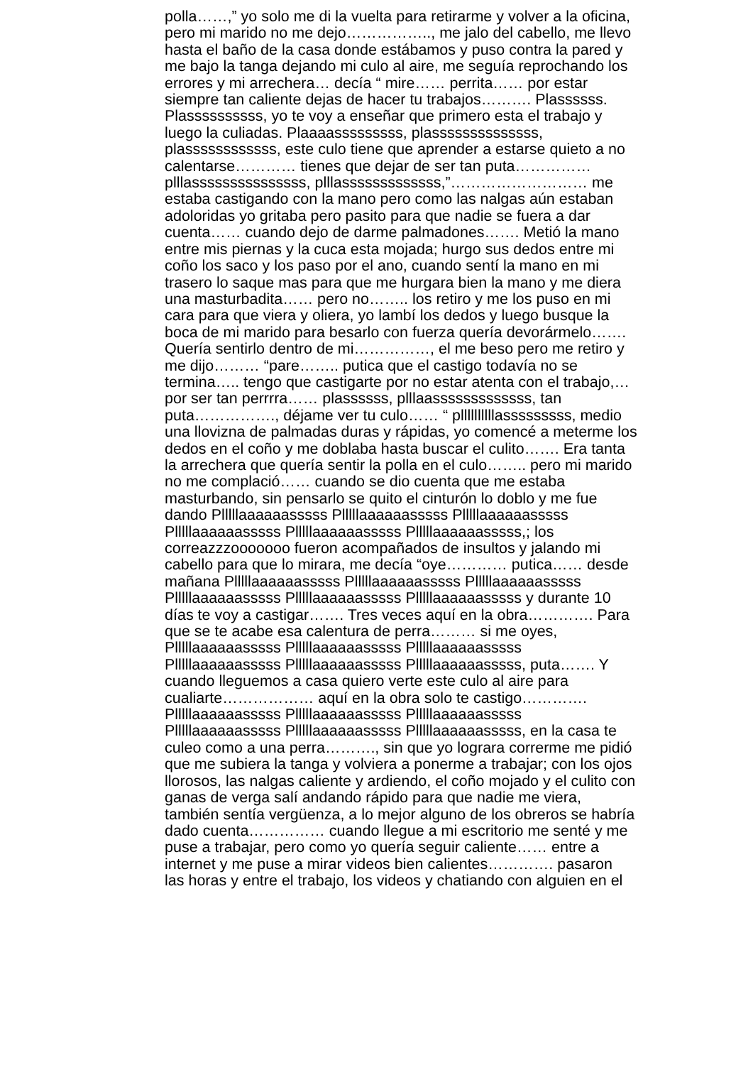polla……,” yo solo me di la vuelta para retirarme y volver a la oficina,
pero mi marido no me dejo…………….., me jalo del cabello, me llevo
hasta el baño de la casa donde estábamos y puso contra la pared y
me bajo la tanga dejando mi culo al aire, me seguía reprochando los
errores y mi arrechera… decía “ mire…… perrita…… por estar
siempre tan caliente dejas de hacer tu trabajos………. Plassssss.
Plassssssssss, yo te voy a enseñar que primero esta el trabajo y
luego la culiadas. Plaaaasssssssss, plassssssssssssss,
plassssssssssss, este culo tiene que aprender a estarse quieto a no
calentarse………… tienes que dejar de ser tan puta……………
plllasssssssssssssss, plllasssssssssssss,”……………………… me
estaba castigando con la mano pero como las nalgas aún estaban
adoloridas yo gritaba pero pasito para que nadie se fuera a dar
cuenta…… cuando dejo de darme palmadones……. Metió la mano
entre mis piernas y la cuca esta mojada; hurgo sus dedos entre mi
coño los saco y los paso por el ano, cuando sentí la mano en mi
trasero lo saque mas para que me hurgara bien la mano y me diera
una masturbadita…… pero no…….. los retiro y me los puso en mi
cara para que viera y oliera, yo lambí los dedos y luego busque la
boca de mi marido para besarlo con fuerza quería devorármelo…….
Quería sentirlo dentro de mi……………, el me beso pero me retiro y
me dijo……… “pare…….. putica que el castigo todavía no se
termina….. tengo que castigarte por no estar atenta con el trabajo,…
por ser tan perrrra…… plassssss, plllaasssssssssssss, tan
puta……………., déjame ver tu culo…… “ pllllllllllasssssssss, medio
una llovizna de palmadas duras y rápidas, yo comencé a meterme los
dedos en el coño y me doblaba hasta buscar el culito……. Era tanta
la arrechera que quería sentir la polla en el culo…….. pero mi marido
no me complació…… cuando se dio cuenta que me estaba
masturbando, sin pensarlo se quito el cinturón lo doblo y me fue
dando Plllllaaaaaasssss Plllllaaaaaasssss Plllllaaaaaasssss
Plllllaaaaaasssss Plllllaaaaaasssss Plllllaaaaaasssss,; los
correazzzooooooo fueron acompañados de insultos y jalando mi
cabello para que lo mirara, me decía “oye………… putica…… desde
mañana Plllllaaaaaasssss Plllllaaaaaasssss Plllllaaaaaasssss
Plllllaaaaaasssss Plllllaaaaaasssss Plllllaaaaaasssss y durante 10
días te voy a castigar……. Tres veces aquí en la obra…………. Para
que se te acabe esa calentura de perra……… si me oyes,
Plllllaaaaaasssss Plllllaaaaaasssss Plllllaaaaaasssss
Plllllaaaaaasssss Plllllaaaaaasssss Plllllaaaaaasssss, puta……. Y
cuando lleguemos a casa quiero verte este culo al aire para
cualiarte……………… aquí en la obra solo te castigo………….
Plllllaaaaaasssss Plllllaaaaaasssss Plllllaaaaaasssss
Plllllaaaaaasssss Plllllaaaaaasssss Plllllaaaaaasssss, en la casa te
culeo como a una perra………., sin que yo lograra correrme me pidió
que me subiera la tanga y volviera a ponerme a trabajar; con los ojos
llorosos, las nalgas caliente y ardiendo, el coño mojado y el culito con
ganas de verga salí andando rápido para que nadie me viera,
también sentía vergüenza, a lo mejor alguno de los obreros se habría
dado cuenta…………… cuando llegue a mi escritorio me senté y me
puse a trabajar, pero como yo quería seguir caliente…… entre a
internet y me puse a mirar videos bien calientes…………. pasaron
las horas y entre el trabajo, los videos y chatiando con alguien en el